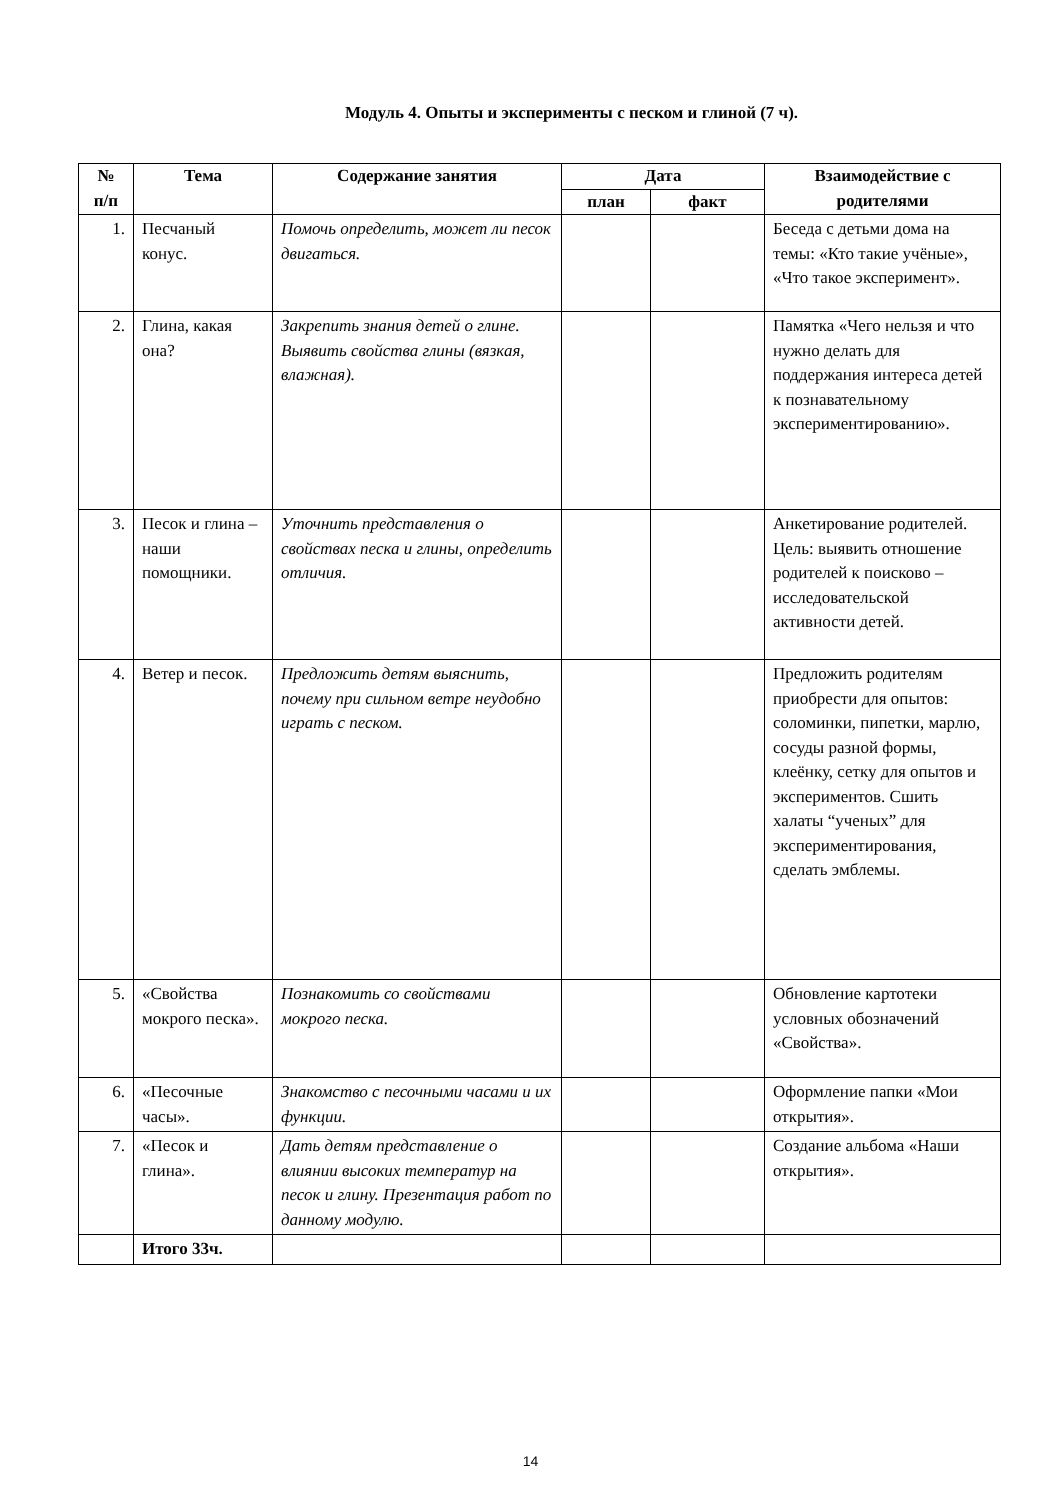Модуль 4. Опыты и эксперименты с песком и глиной (7 ч).
| № п/п | Тема | Содержание занятия | Дата | | Взаимодействие с родителями |
| --- | --- | --- | --- | --- | --- |
| | | | план | факт | |
| 1. | Песчаный конус. | Помочь определить, может ли песок двигаться. | | | Беседа с детьми дома на темы: «Кто такие учёные», «Что такое эксперимент». |
| 2. | Глина, какая она? | Закрепить знания детей о глине. Выявить свойства глины (вязкая, влажная). | | | Памятка «Чего нельзя и что нужно делать для поддержания интереса детей к познавательному экспериментированию». |
| 3. | Песок и глина – наши помощники. | Уточнить представления о свойствах песка и глины, определить отличия. | | | Анкетирование родителей. Цель: выявить отношение родителей к поисково – исследовательской активности детей. |
| 4. | Ветер и песок. | Предложить детям выяснить, почему при сильном ветре неудобно играть с песком. | | | Предложить родителям приобрести для опытов: соломинки, пипетки, марлю, сосуды разной формы, клеёнку, сетку для опытов и экспериментов. Сшить халаты “ученых” для экспериментирования, сделать эмблемы. |
| 5. | «Свойства мокрого песка». | Познакомить со свойствами мокрого песка. | | | Обновление картотеки условных обозначений «Свойства». |
| 6. | «Песочные часы». | Знакомство с песочными часами и их функции. | | | Оформление папки «Мои открытия». |
| 7. | «Песок и глина». | Дать детям представление о влиянии высоких температур на песок и глину. Презентация работ по данному модулю. | | | Создание альбома «Наши открытия». |
| | Итого 33ч. | | | | |
14